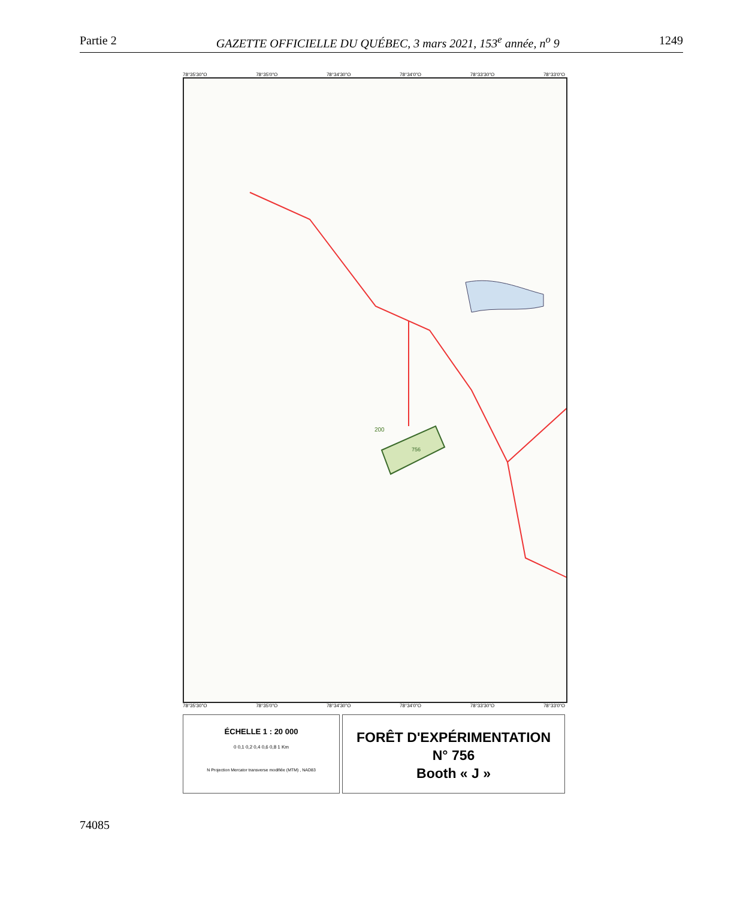Partie 2 GAZETTE OFFICIELLE DU QUÉBEC, 3 mars 2021, 153<sup>e</sup> année, n<sup>o</sup> 9 1249
78°35'30"O 78°35'0"O 78°34'30"O 78°34'0"O 78°33'30"O 78°33'0"O
756
200
78°35'30"O 78°35'0"O 78°34'30"O 78°34'0"O 78°33'30"O 78°33'0"O
ÉCHELLE 1 : 20 000
0 0,1 0,2 0,4 0,6 0,8 1 Km
N Projection Mercator transverse modifiée (MTM) , NAD83
FORÊT D'EXPÉRIMENTATION
N° 756
Booth « J »
74085